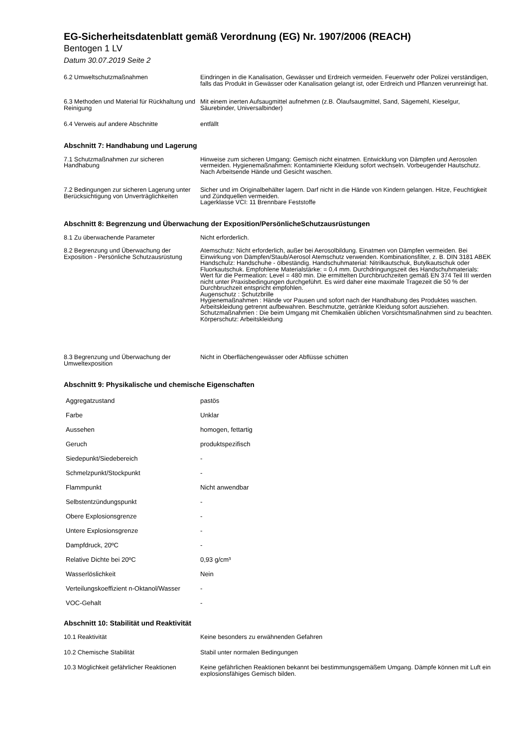EG-Sicherheitsdatenblatt gemäß Verordnung (EG) Nr. 1907/2006 (REACH)
Bentogen 1 LV
Datum 30.07.2019 Seite 2
| 6.2 Umweltschutzmaßnahmen | Eindringen in die Kanalisation, Gewässer und Erdreich vermeiden. Feuerwehr oder Polizei verständigen, falls das Produkt in Gewässer oder Kanalisation gelangt ist, oder Erdreich und Pflanzen verunreinigt hat. |
| 6.3 Methoden und Material für Rückhaltung und Reinigung | Mit einem inerten Aufsaugmittel aufnehmen (z.B. Ölaufsaugmittel, Sand, Sägemehl, Kieselgur, Säurebinder, Universalbinder) |
| 6.4 Verweis auf andere Abschnitte | entfällt |
Abschnitt 7: Handhabung und Lagerung
| 7.1 Schutzmaßnahmen zur sicheren Handhabung | Hinweise zum sicheren Umgang: Gemisch nicht einatmen. Entwicklung von Dämpfen und Aerosolen vermeiden. Hygienemaßnahmen: Kontaminierte Kleidung sofort wechseln. Vorbeugender Hautschutz. Nach Arbeitsende Hände und Gesicht waschen. |
| 7.2 Bedingungen zur sicheren Lagerung unter Berücksichtigung von Unverträglichkeiten | Sicher und im Originalbehälter lagern. Darf nicht in die Hände von Kindern gelangen. Hitze, Feuchtigkeit und Zündquellen vermeiden. Lagerklasse VCI: 11 Brennbare Feststoffe |
Abschnitt 8: Begrenzung und Überwachung der Exposition/PersönlicheSchutzausrüstungen
| 8.1 Zu überwachende Parameter | Nicht erforderlich. |
| 8.2 Begrenzung und Überwachung der Exposition - Persönliche Schutzausrüstung | Atemschutz: Nicht erforderlich, außer bei Aerosolbildung. Einatmen von Dämpfen vermeiden. Bei Einwirkung von Dämpfen/Staub/Aerosol Atemschutz verwenden. Kombinationsfilter, z. B. DIN 3181 ABEK Handschutz: Handschuhe - ölbeständig. Handschuhmaterial: Nitrilkautschuk, Butylkautschuk oder Fluorkautschuk. Empfohlene Materialstärke: = 0,4 mm. Durchdringungszeit des Handschuhmaterials: Wert für die Permeation: Level = 480 min. Die ermittelten Durchbruchzeiten gemäß EN 374 Teil III werden nicht unter Praxisbedingungen durchgeführt. Es wird daher eine maximale Tragezeit die 50 % der Durchbruchzeit entspricht empfohlen. Augenschutz : Schutzbrille Hygienemaßnahmen : Hände vor Pausen und sofort nach der Handhabung des Produktes waschen. Arbeitskleidung getrennt aufbewahren. Beschmutzte, getränkte Kleidung sofort ausziehen. Schutzmaßnahmen : Die beim Umgang mit Chemikalien üblichen Vorsichtsmaßnahmen sind zu beachten. Körperschutz: Arbeitskleidung |
| 8.3 Begrenzung und Überwachung der Umweltexposition | Nicht in Oberflächengewässer oder Abflüsse schütten |
Abschnitt 9: Physikalische und chemische Eigenschaften
| Aggregatzustand | pastös |
| Farbe | Unklar |
| Aussehen | homogen, fettartig |
| Geruch | produktspezifisch |
| Siedepunkt/Siedebereich | - |
| Schmelzpunkt/Stockpunkt | - |
| Flammpunkt | Nicht anwendbar |
| Selbstentzündungspunkt | - |
| Obere Explosionsgrenze | - |
| Untere Explosionsgrenze | - |
| Dampfdruck, 20ºC | - |
| Relative Dichte bei 20ºC | 0,93 g/cm³ |
| Wasserlöslichkeit | Nein |
| Verteilungskoeffizient n-Oktanol/Wasser | - |
| VOC-Gehalt | - |
Abschnitt 10: Stabilität und Reaktivität
| 10.1 Reaktivität | Keine besonders zu erwähnenden Gefahren |
| 10.2 Chemische Stabilität | Stabil unter normalen Bedingungen |
| 10.3 Möglichkeit gefährlicher Reaktionen | Keine gefährlichen Reaktionen bekannt bei bestimmungsgemäßem Umgang. Dämpfe können mit Luft ein explosionsfähiges Gemisch bilden. |